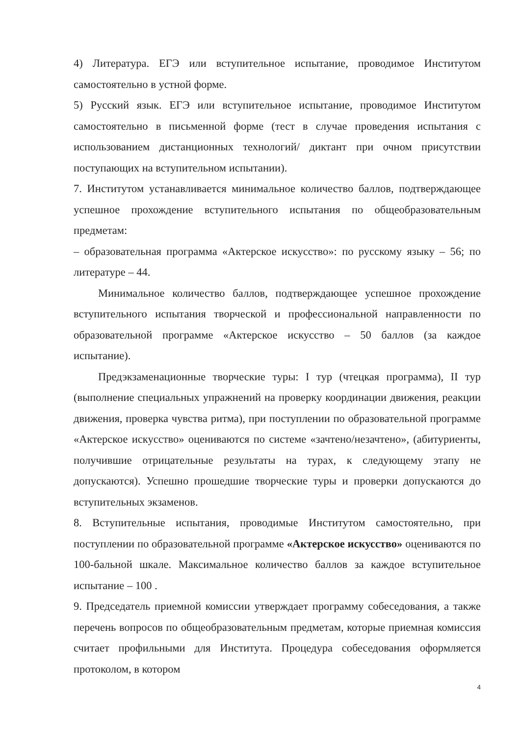4) Литература. ЕГЭ или вступительное испытание, проводимое Институтом самостоятельно в устной форме.
5) Русский язык. ЕГЭ или вступительное испытание, проводимое Институтом самостоятельно в письменной форме (тест в случае проведения испытания с использованием дистанционных технологий/ диктант при очном присутствии поступающих на вступительном испытании).
7. Институтом устанавливается минимальное количество баллов, подтверждающее успешное прохождение вступительного испытания по общеобразовательным предметам:
– образовательная программа «Актерское искусство»: по русскому языку – 56; по литературе – 44.
Минимальное количество баллов, подтверждающее успешное прохождение вступительного испытания творческой и профессиональной направленности по образовательной программе «Актерское искусство – 50 баллов (за каждое испытание).
Предэкзаменационные творческие туры: I тур (чтецкая программа), II тур (выполнение специальных упражнений на проверку координации движения, реакции движения, проверка чувства ритма), при поступлении по образовательной программе «Актерское искусство» оцениваются по системе «зачтено/незачтено», (абитуриенты, получившие отрицательные результаты на турах, к следующему этапу не допускаются). Успешно прошедшие творческие туры и проверки допускаются до вступительных экзаменов.
8. Вступительные испытания, проводимые Институтом самостоятельно, при поступлении по образовательной программе «Актерское искусство» оцениваются по 100-бальной шкале. Максимальное количество баллов за каждое вступительное испытание – 100 .
9. Председатель приемной комиссии утверждает программу собеседования, а также перечень вопросов по общеобразовательным предметам, которые приемная комиссия считает профильными для Института. Процедура собеседования оформляется протоколом, в котором
4